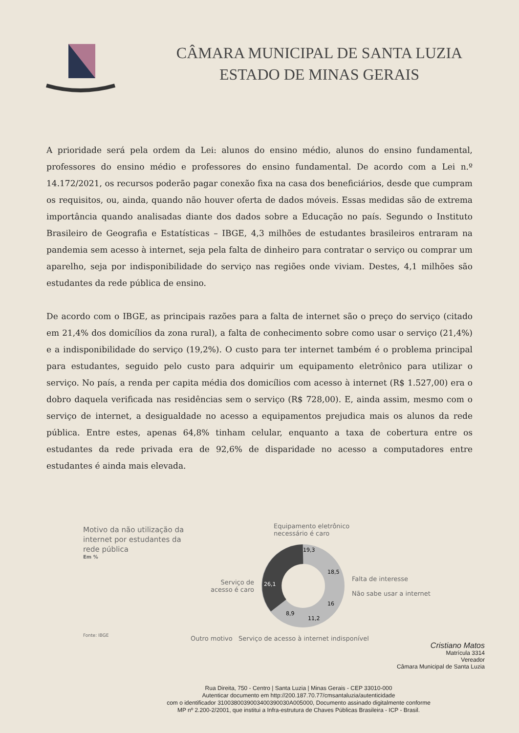CÂMARA MUNICIPAL DE SANTA LUZIA
ESTADO DE MINAS GERAIS
A prioridade será pela ordem da Lei: alunos do ensino médio, alunos do ensino fundamental, professores do ensino médio e professores do ensino fundamental. De acordo com a Lei n.º 14.172/2021, os recursos poderão pagar conexão fixa na casa dos beneficiários, desde que cumpram os requisitos, ou, ainda, quando não houver oferta de dados móveis. Essas medidas são de extrema importância quando analisadas diante dos dados sobre a Educação no país. Segundo o Instituto Brasileiro de Geografia e Estatísticas – IBGE, 4,3 milhões de estudantes brasileiros entraram na pandemia sem acesso à internet, seja pela falta de dinheiro para contratar o serviço ou comprar um aparelho, seja por indisponibilidade do serviço nas regiões onde viviam. Destes, 4,1 milhões são estudantes da rede pública de ensino.
De acordo com o IBGE, as principais razões para a falta de internet são o preço do serviço (citado em 21,4% dos domicílios da zona rural), a falta de conhecimento sobre como usar o serviço (21,4%) e a indisponibilidade do serviço (19,2%). O custo para ter internet também é o problema principal para estudantes, seguido pelo custo para adquirir um equipamento eletrônico para utilizar o serviço. No país, a renda per capita média dos domicílios com acesso à internet (R$ 1.527,00) era o dobro daquela verificada nas residências sem o serviço (R$ 728,00). E, ainda assim, mesmo com o serviço de internet, a desigualdade no acesso a equipamentos prejudica mais os alunos da rede pública. Entre estes, apenas 64,8% tinham celular, enquanto a taxa de cobertura entre os estudantes da rede privada era de 92,6% de disparidade no acesso a computadores entre estudantes é ainda mais elevada.
Motivo da não utilização da internet por estudantes da rede pública
Em %
Fonte: IBGE
Equipamento eletrônico
necessário é caro
Serviço de
acesso é caro
19,3
18,5
16
11,2
8,9
26,1
Falta de interesse
Não sabe usar a internet
Outro motivo Serviço de acesso à internet indisponível
Cristiano Matos
Matrícula 3314
Vereador
Câmara Municipal de Santa Luzia
Rua Direita, 750 - Centro | Santa Luzia | Minas Gerais - CEP 33010-000
Autenticar documento em http://200.187.70.77/cmsantaluzia/autenticidade
com o identificador 3100380039003400390030A005000, Documento assinado digitalmente conforme
MP nº 2.200-2/2001, que institui a Infra-estrutura de Chaves Públicas Brasileira - ICP - Brasil.